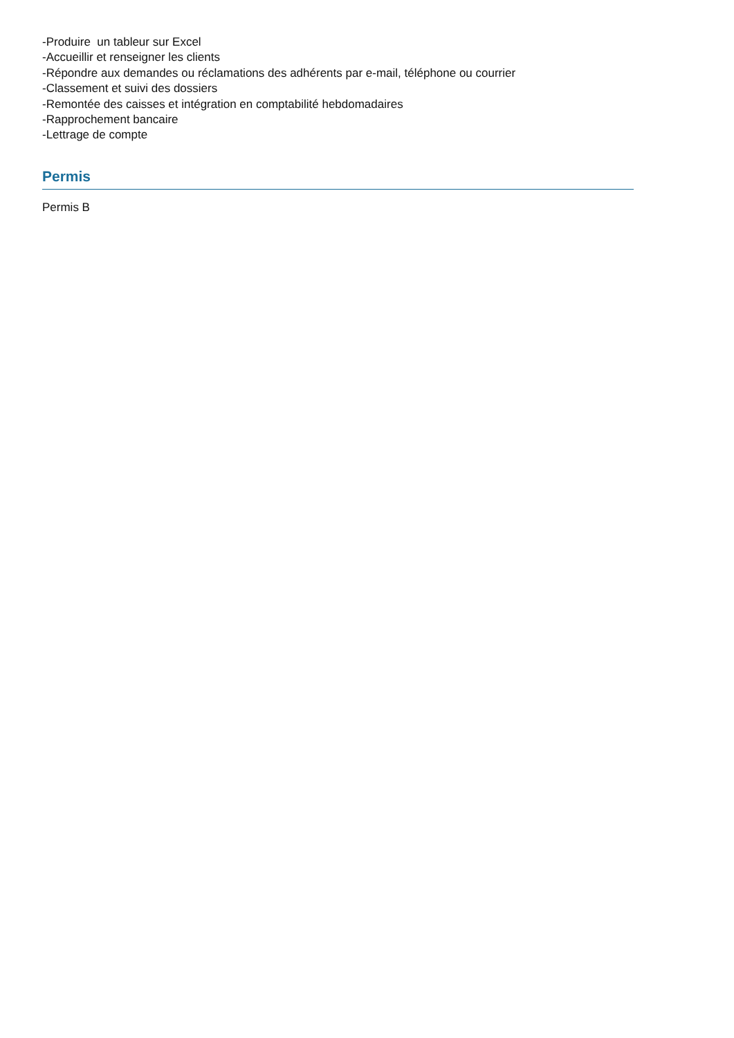-Produire un tableur sur Excel
-Accueillir et renseigner les clients
-Répondre aux demandes ou réclamations des adhérents par e-mail, téléphone ou courrier
-Classement et suivi des dossiers
-Remontée des caisses et intégration en comptabilité hebdomadaires
-Rapprochement bancaire
-Lettrage de compte
Permis
Permis B